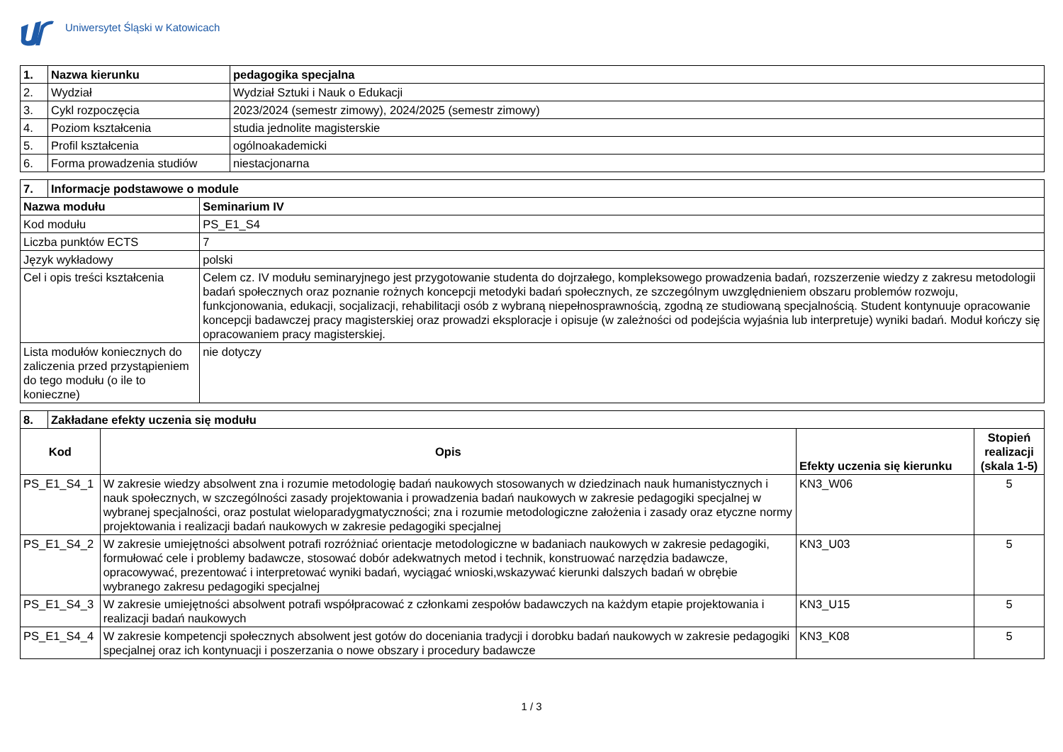Uniwersytet Śląski w Katowicach
| 1. | Nazwa kierunku | pedagogika specjalna |
| --- | --- | --- |
| 2. | Wydział | Wydział Sztuki i Nauk o Edukacji |
| 3. | Cykl rozpoczęcia | 2023/2024 (semestr zimowy), 2024/2025 (semestr zimowy) |
| 4. | Poziom kształcenia | studia jednolite magisterskie |
| 5. | Profil kształcenia | ogólnoakademicki |
| 6. | Forma prowadzenia studiów | niestacjonarna |
| 7. | Informacje podstawowe o module | |
| --- | --- | --- |
| Nazwa modułu | | Seminarium IV |
| Kod modułu | | PS_E1_S4 |
| Liczba punktów ECTS | | 7 |
| Język wykładowy | | polski |
| Cel i opis treści kształcenia | | Celem cz. IV modułu seminaryjnego jest przygotowanie studenta do dojrzałego, kompleksowego prowadzenia badań, rozszerzenie wiedzy z zakresu metodologii badań społecznych oraz poznanie rożnych koncepcji metodyki badań społecznych, ze szczególnym uwzględnieniem obszaru problemów rozwoju, funkcjonowania, edukacji, socjalizacji, rehabilitacji osób z wybraną niepełnosprawnością, zgodną ze studiowaną specjalnością. Student kontynuuje opracowanie koncepcji badawczej pracy magisterskiej oraz prowadzi eksploracje i opisuje (w zależności od podejścia wyjaśnia lub interpretuje) wyniki badań. Moduł kończy się opracowaniem pracy magisterskiej. |
| Lista modułów koniecznych do zaliczenia przed przystąpieniem do tego modułu (o ile to konieczne) | | nie dotyczy |
| 8. | Zakładane efekty uczenia się modułu | | | |
| --- | --- | --- | --- | --- |
| Kod | | Opis | Efekty uczenia się kierunku | Stopień realizacji (skala 1-5) |
| PS_E1_S4_1 | | W zakresie wiedzy absolwent zna i rozumie metodologię badań naukowych stosowanych w dziedzinach nauk humanistycznych i nauk społecznych, w szczególności zasady projektowania i prowadzenia badań naukowych w zakresie pedagogiki specjalnej w wybranej specjalności, oraz postulat wieloparadygmatyczności; zna i rozumie metodologiczne założenia i zasady oraz etyczne normy projektowania i realizacji badań naukowych w zakresie pedagogiki specjalnej | KN3_W06 | 5 |
| PS_E1_S4_2 | | W zakresie umiejętności absolwent potrafi rozróżniać orientacje metodologiczne w badaniach naukowych w zakresie pedagogiki, formułować cele i problemy badawcze, stosować dobór adekwatnych metod i technik, konstruować narzędzia badawcze, opracowywać, prezentować i interpretować wyniki badań, wyciągać wnioski,wskazywać kierunki dalszych badań w obrębie wybranego zakresu pedagogiki specjalnej | KN3_U03 | 5 |
| PS_E1_S4_3 | | W zakresie umiejętności absolwent potrafi współpracować z członkami zespołów badawczych na każdym etapie projektowania i realizacji badań naukowych | KN3_U15 | 5 |
| PS_E1_S4_4 | | W zakresie kompetencji społecznych absolwent jest gotów do doceniania tradycji i dorobku badań naukowych w zakresie pedagogiki specjalnej oraz ich kontynuacji i poszerzania o nowe obszary i procedury badawcze | KN3_K08 | 5 |
1 / 3